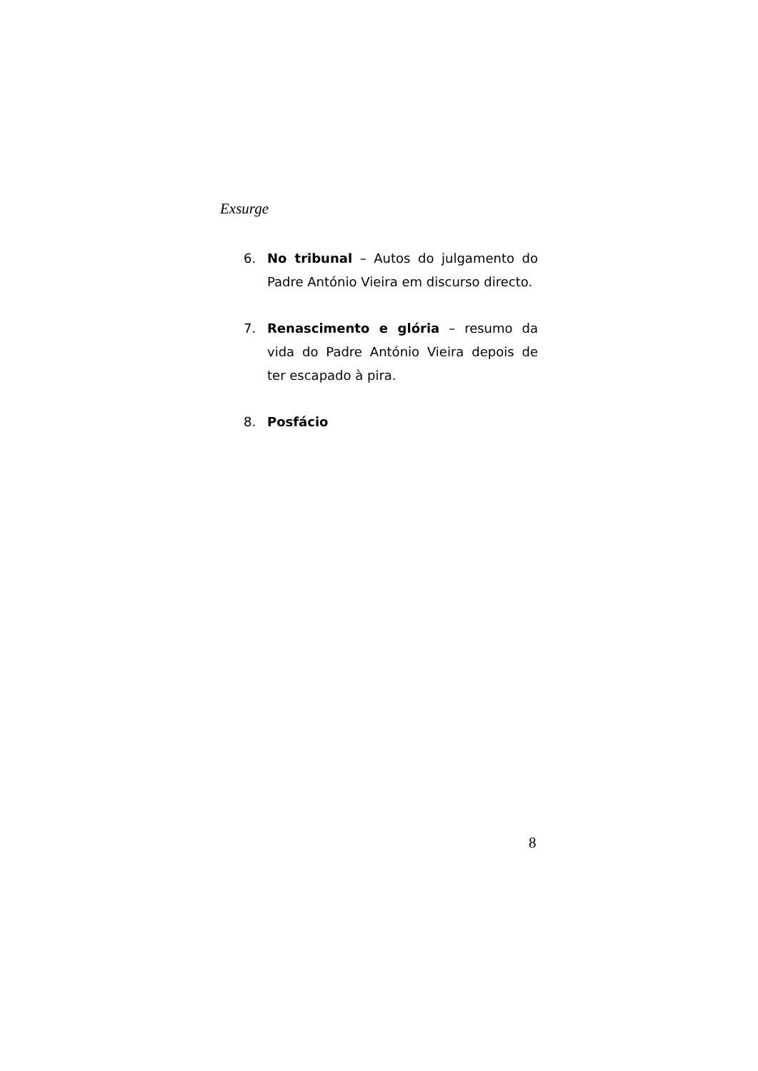Exsurge
6. No tribunal – Autos do julgamento do Padre António Vieira em discurso directo.
7. Renascimento e glória – resumo da vida do Padre António Vieira depois de ter escapado à pira.
8. Posfácio
8